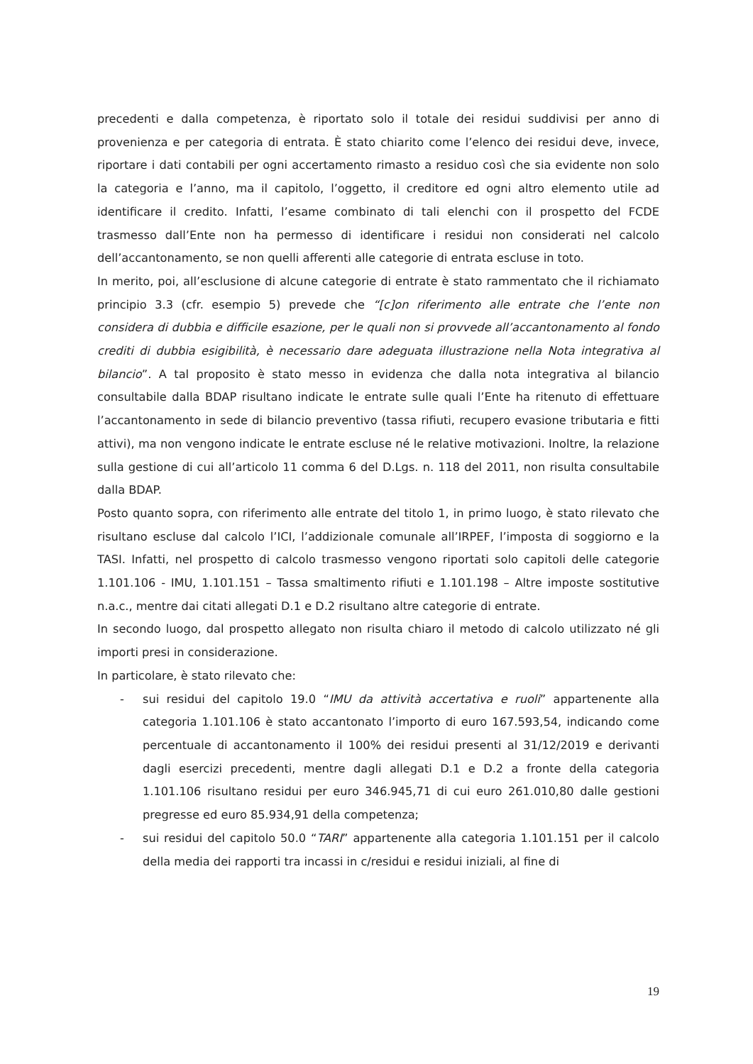precedenti e dalla competenza, è riportato solo il totale dei residui suddivisi per anno di provenienza e per categoria di entrata. È stato chiarito come l’elenco dei residui deve, invece, riportare i dati contabili per ogni accertamento rimasto a residuo così che sia evidente non solo la categoria e l’anno, ma il capitolo, l’oggetto, il creditore ed ogni altro elemento utile ad identificare il credito. Infatti, l’esame combinato di tali elenchi con il prospetto del FCDE trasmesso dall’Ente non ha permesso di identificare i residui non considerati nel calcolo dell’accantonamento, se non quelli afferenti alle categorie di entrata escluse in toto.
In merito, poi, all’esclusione di alcune categorie di entrate è stato rammentato che il richiamato principio 3.3 (cfr. esempio 5) prevede che “[c]on riferimento alle entrate che l’ente non considera di dubbia e difficile esazione, per le quali non si provvede all’accantonamento al fondo crediti di dubbia esigibilità, è necessario dare adeguata illustrazione nella Nota integrativa al bilancio”. A tal proposito è stato messo in evidenza che dalla nota integrativa al bilancio consultabile dalla BDAP risultano indicate le entrate sulle quali l’Ente ha ritenuto di effettuare l’accantonamento in sede di bilancio preventivo (tassa rifiuti, recupero evasione tributaria e fitti attivi), ma non vengono indicate le entrate escluse né le relative motivazioni. Inoltre, la relazione sulla gestione di cui all’articolo 11 comma 6 del D.Lgs. n. 118 del 2011, non risulta consultabile dalla BDAP.
Posto quanto sopra, con riferimento alle entrate del titolo 1, in primo luogo, è stato rilevato che risultano escluse dal calcolo l’ICI, l’addizionale comunale all’IRPEF, l’imposta di soggiorno e la TASI. Infatti, nel prospetto di calcolo trasmesso vengono riportati solo capitoli delle categorie 1.101.106 - IMU, 1.101.151 – Tassa smaltimento rifiuti e 1.101.198 – Altre imposte sostitutive n.a.c., mentre dai citati allegati D.1 e D.2 risultano altre categorie di entrate.
In secondo luogo, dal prospetto allegato non risulta chiaro il metodo di calcolo utilizzato né gli importi presi in considerazione.
In particolare, è stato rilevato che:
- sui residui del capitolo 19.0 “IMU da attività accertativa e ruoli” appartenente alla categoria 1.101.106 è stato accantonato l’importo di euro 167.593,54, indicando come percentuale di accantonamento il 100% dei residui presenti al 31/12/2019 e derivanti dagli esercizi precedenti, mentre dagli allegati D.1 e D.2 a fronte della categoria 1.101.106 risultano residui per euro 346.945,71 di cui euro 261.010,80 dalle gestioni pregresse ed euro 85.934,91 della competenza;
- sui residui del capitolo 50.0 “TARI” appartenente alla categoria 1.101.151 per il calcolo della media dei rapporti tra incassi in c/residui e residui iniziali, al fine di
19